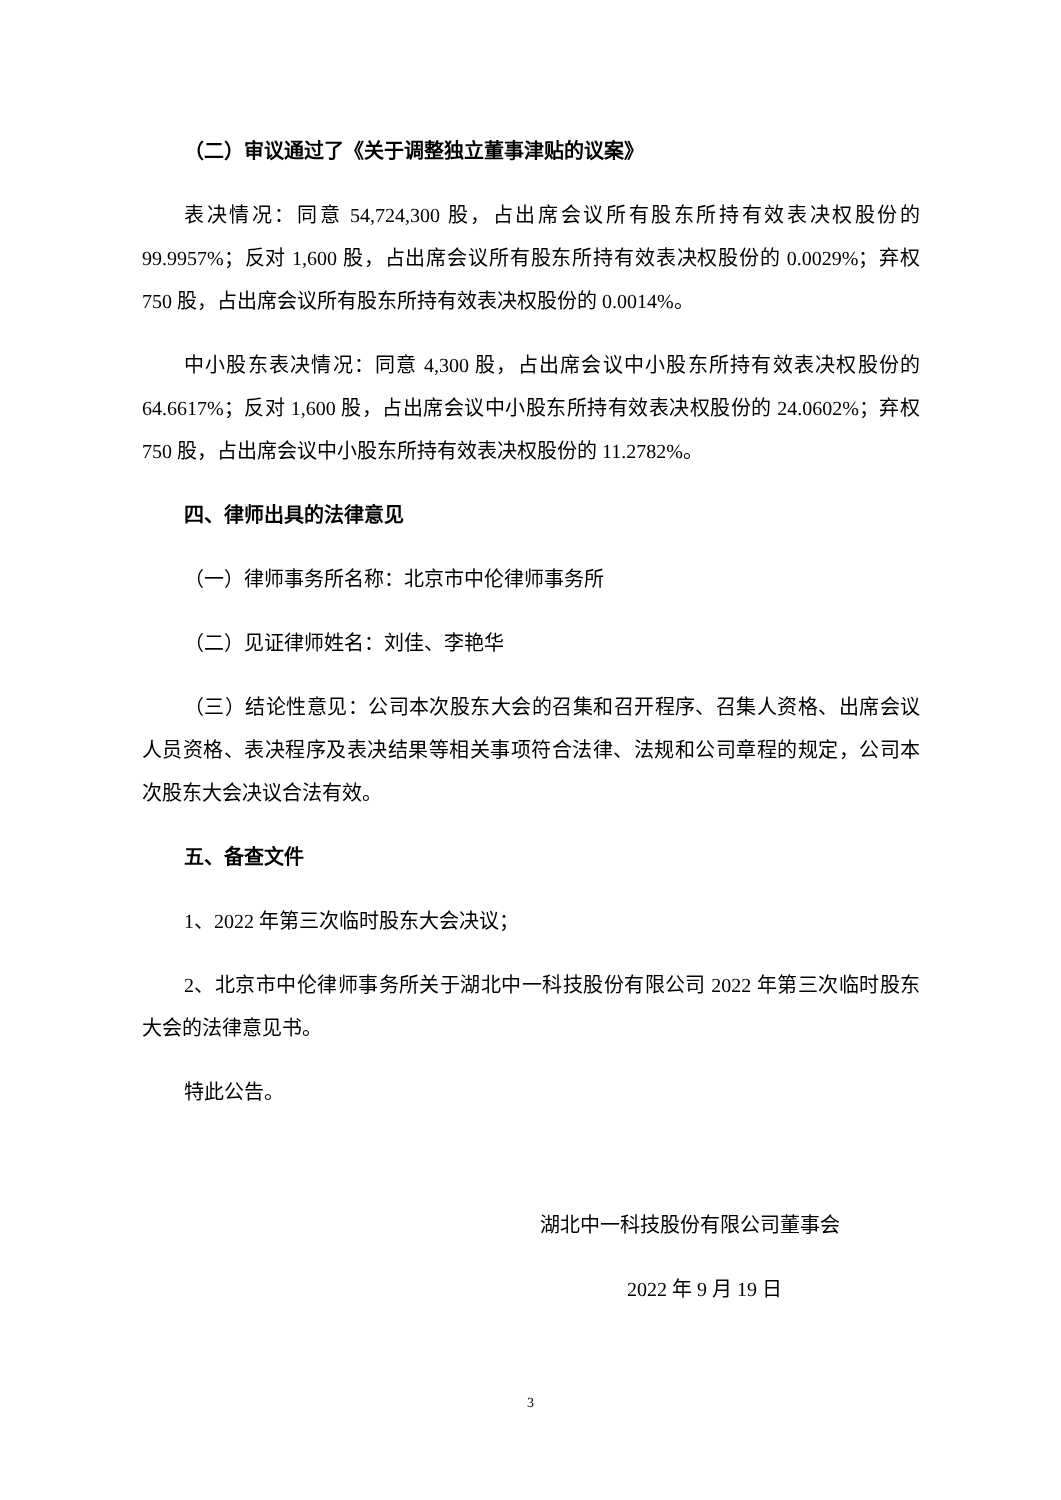（二）审议通过了《关于调整独立董事津贴的议案》
表决情况：同意 54,724,300 股，占出席会议所有股东所持有效表决权股份的 99.9957%；反对 1,600 股，占出席会议所有股东所持有效表决权股份的 0.0029%；弃权 750 股，占出席会议所有股东所持有效表决权股份的 0.0014%。
中小股东表决情况：同意 4,300 股，占出席会议中小股东所持有效表决权股份的 64.6617%；反对 1,600 股，占出席会议中小股东所持有效表决权股份的 24.0602%；弃权 750 股，占出席会议中小股东所持有效表决权股份的 11.2782%。
四、律师出具的法律意见
（一）律师事务所名称：北京市中伦律师事务所
（二）见证律师姓名：刘佳、李艳华
（三）结论性意见：公司本次股东大会的召集和召开程序、召集人资格、出席会议人员资格、表决程序及表决结果等相关事项符合法律、法规和公司章程的规定，公司本次股东大会决议合法有效。
五、备查文件
1、2022 年第三次临时股东大会决议；
2、北京市中伦律师事务所关于湖北中一科技股份有限公司 2022 年第三次临时股东大会的法律意见书。
特此公告。
湖北中一科技股份有限公司董事会
2022 年 9 月 19 日
3